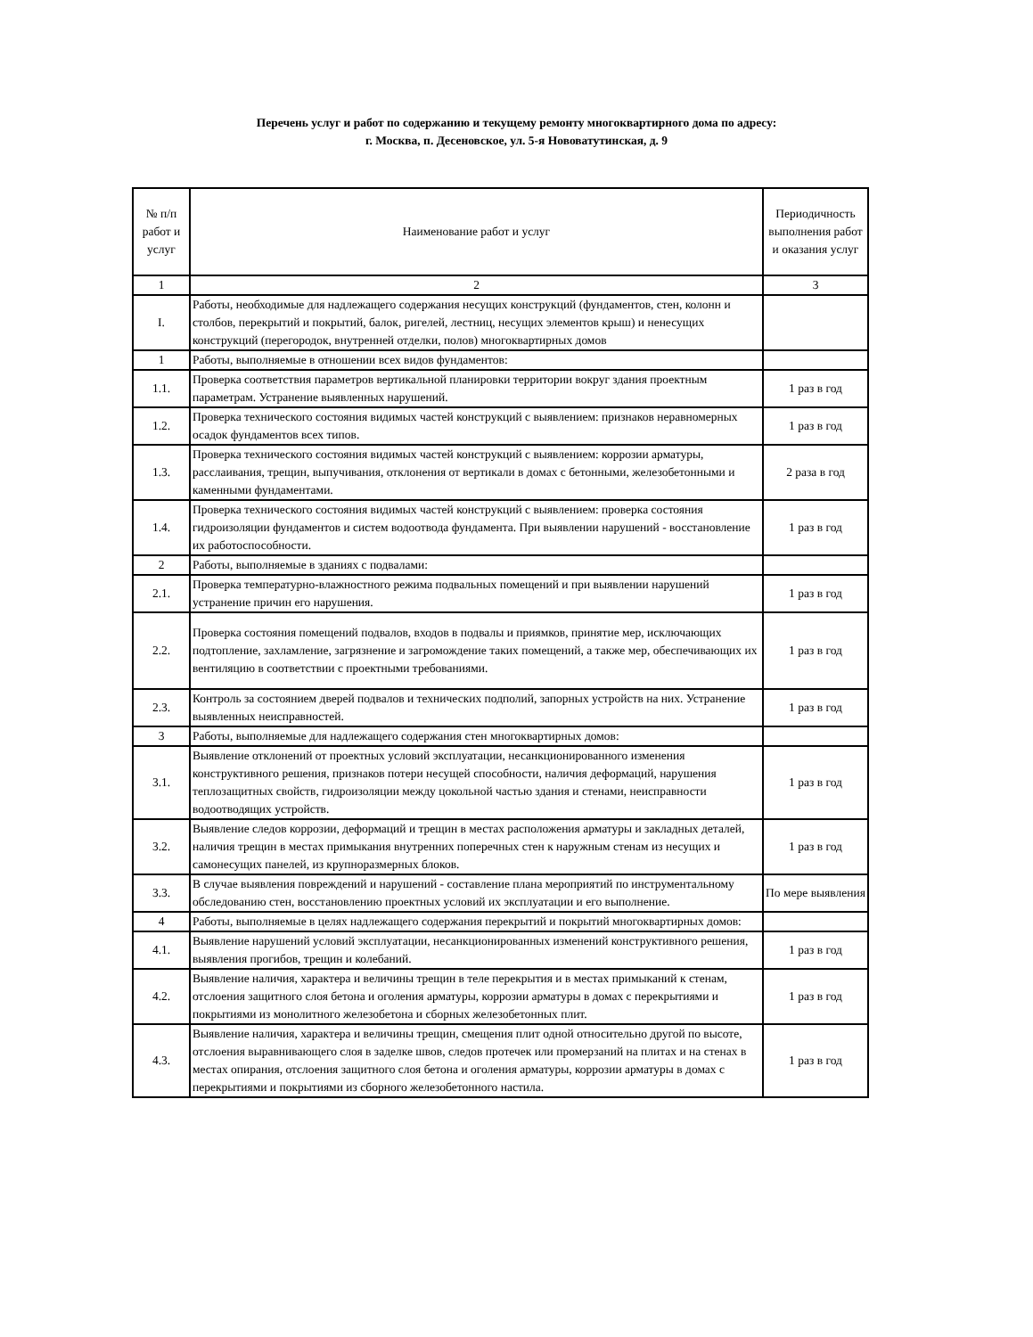Перечень услуг и работ по содержанию и текущему ремонту многоквартирного дома по адресу:
г. Москва, п. Десеновское, ул. 5-я Нововатутинская, д. 9
| № п/п работ и услуг | Наименование работ и услуг | Периодичность выполнения работ и оказания услуг |
| --- | --- | --- |
| 1 | 2 | 3 |
| I. | Работы, необходимые для надлежащего содержания несущих конструкций (фундаментов, стен, колонн и столбов, перекрытий и покрытий, балок, ригелей, лестниц, несущих элементов крыш) и ненесущих конструкций (перегородок, внутренней отделки, полов) многоквартирных домов | |
| 1 | Работы, выполняемые в отношении всех видов фундаментов: | |
| 1.1. | Проверка соответствия параметров вертикальной планировки территории вокруг здания проектным параметрам. Устранение выявленных нарушений. | 1 раз в год |
| 1.2. | Проверка технического состояния видимых частей конструкций с выявлением: признаков неравномерных осадок фундаментов всех типов. | 1 раз в год |
| 1.3. | Проверка технического состояния видимых частей конструкций с выявлением: коррозии арматуры, расслаивания, трещин, выпучивания, отклонения от вертикали в домах с бетонными, железобетонными и каменными фундаментами. | 2 раза в год |
| 1.4. | Проверка технического состояния видимых частей конструкций с выявлением: проверка состояния гидроизоляции фундаментов и систем водоотвода фундамента. При выявлении нарушений - восстановление их работоспособности. | 1 раз в год |
| 2 | Работы, выполняемые в зданиях с подвалами: | |
| 2.1. | Проверка температурно-влажностного режима подвальных помещений и при выявлении нарушений устранение причин его нарушения. | 1 раз в год |
| 2.2. | Проверка состояния помещений подвалов, входов в подвалы и приямков, принятие мер, исключающих подтопление, захламление, загрязнение и загромождение таких помещений, а также мер, обеспечивающих их вентиляцию в соответствии с проектными требованиями. | 1 раз в год |
| 2.3. | Контроль за состоянием дверей подвалов и технических подполий, запорных устройств на них. Устранение выявленных неисправностей. | 1 раз в год |
| 3 | Работы, выполняемые для надлежащего содержания стен многоквартирных домов: | |
| 3.1. | Выявление отклонений от проектных условий эксплуатации, несанкционированного изменения конструктивного решения, признаков потери несущей способности, наличия деформаций, нарушения теплозащитных свойств, гидроизоляции между цокольной частью здания и стенами, неисправности водоотводящих устройств. | 1 раз в год |
| 3.2. | Выявление следов коррозии, деформаций и трещин в местах расположения арматуры и закладных деталей, наличия трещин в местах примыкания внутренних поперечных стен к наружным стенам из несущих и самонесущих панелей, из крупноразмерных блоков. | 1 раз в год |
| 3.3. | В случае выявления повреждений и нарушений - составление плана мероприятий по инструментальному обследованию стен, восстановлению проектных условий их эксплуатации и его выполнение. | По мере выявления |
| 4 | Работы, выполняемые в целях надлежащего содержания перекрытий и покрытий многоквартирных домов: | |
| 4.1. | Выявление нарушений условий эксплуатации, несанкционированных изменений конструктивного решения, выявления прогибов, трещин и колебаний. | 1 раз в год |
| 4.2. | Выявление наличия, характера и величины трещин в теле перекрытия и в местах примыканий к стенам, отслоения защитного слоя бетона и оголения арматуры, коррозии арматуры в домах с перекрытиями и покрытиями из монолитного железобетона и сборных железобетонных плит. | 1 раз в год |
| 4.3. | Выявление наличия, характера и величины трещин, смещения плит одной относительно другой по высоте, отслоения выравнивающего слоя в заделке швов, следов протечек или промерзаний на плитах и на стенах в местах опирания, отслоения защитного слоя бетона и оголения арматуры, коррозии арматуры в домах с перекрытиями и покрытиями из сборного железобетонного настила. | 1 раз в год |